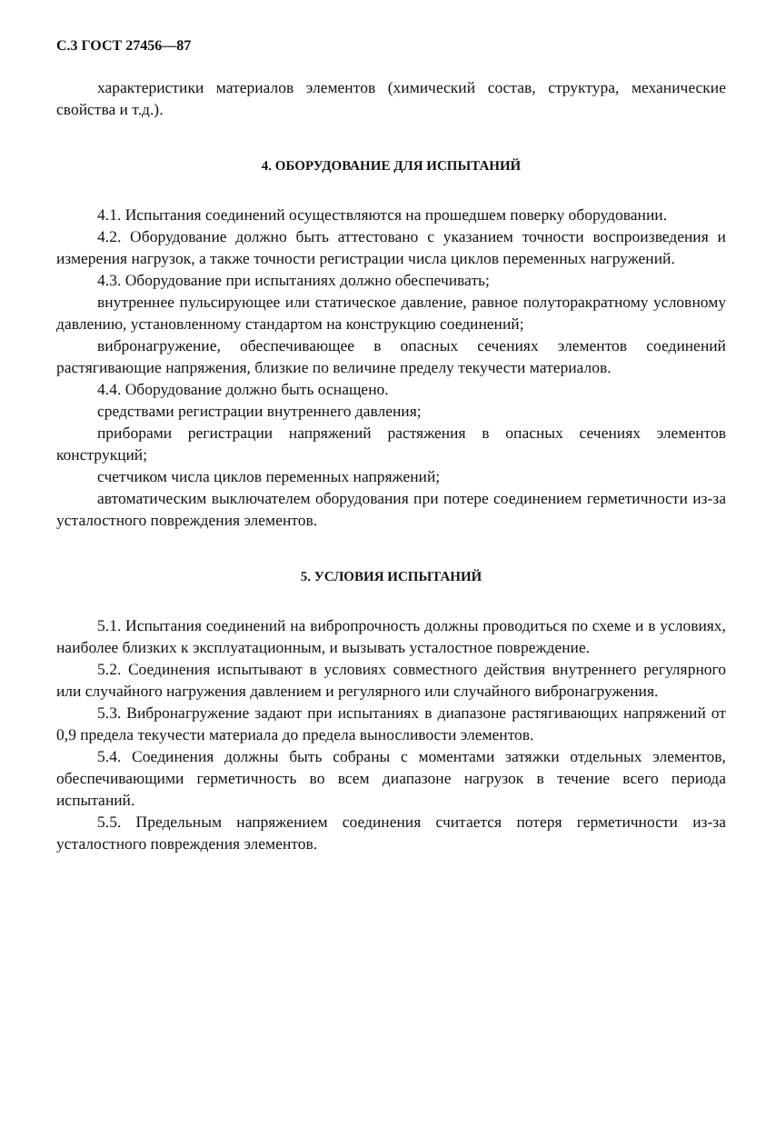С.3 ГОСТ 27456—87
характеристики материалов элементов (химический состав, структура, механические свойства и т.д.).
4. ОБОРУДОВАНИЕ ДЛЯ ИСПЫТАНИЙ
4.1. Испытания соединений осуществляются на прошедшем поверку оборудовании.
4.2. Оборудование должно быть аттестовано с указанием точности воспроизведения и измерения нагрузок, а также точности регистрации числа циклов переменных нагружений.
4.3. Оборудование при испытаниях должно обеспечивать;
внутреннее пульсирующее или статическое давление, равное полуторакратному условному давлению, установленному стандартом на конструкцию соединений;
вибронагружение, обеспечивающее в опасных сечениях элементов соединений растягивающие напряжения, близкие по величине пределу текучести материалов.
4.4. Оборудование должно быть оснащено.
средствами регистрации внутреннего давления;
приборами регистрации напряжений растяжения в опасных сечениях элементов конструкций;
счетчиком числа циклов переменных напряжений;
автоматическим выключателем оборудования при потере соединением герметичности из-за усталостного повреждения элементов.
5. УСЛОВИЯ ИСПЫТАНИЙ
5.1. Испытания соединений на вибропрочность должны проводиться по схеме и в условиях, наиболее близких к эксплуатационным, и вызывать усталостное повреждение.
5.2. Соединения испытывают в условиях совместного действия внутреннего регулярного или случайного нагружения давлением и регулярного или случайного вибронагружения.
5.3. Вибронагружение задают при испытаниях в диапазоне растягивающих напряжений от 0,9 предела текучести материала до предела выносливости элементов.
5.4. Соединения должны быть собраны с моментами затяжки отдельных элементов, обеспечивающими герметичность во всем диапазоне нагрузок в течение всего периода испытаний.
5.5. Предельным напряжением соединения считается потеря герметичности из-за усталостного повреждения элементов.